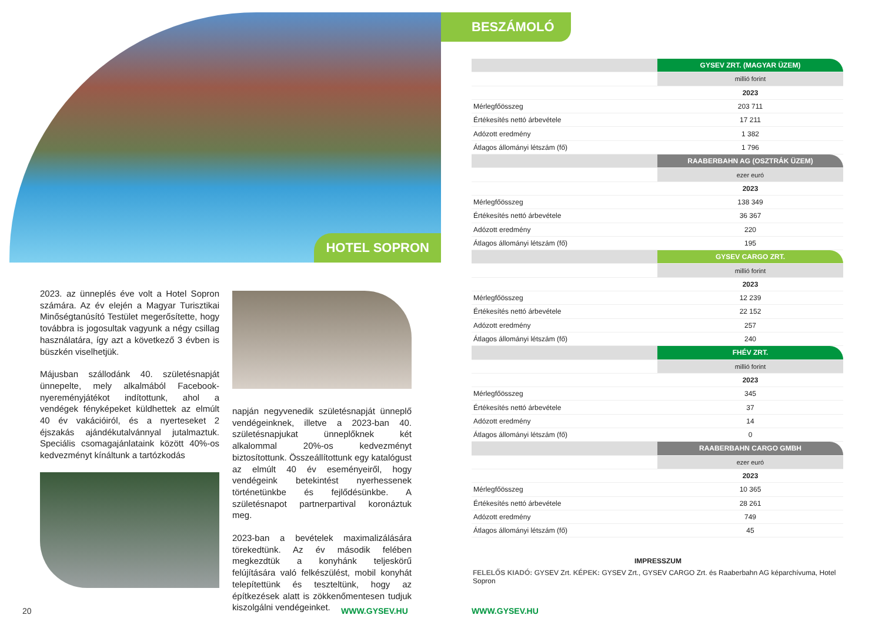HOTEL SOPRON
2023. az ünneplés éve volt a Hotel Sopron számára. Az év elején a Magyar Turisztikai Minőségtanúsító Testület megerősítette, hogy továbbra is jogosultak vagyunk a négy csillag használatára, így azt a következő 3 évben is büszkén viselhetjük.
Májusban szállodánk 40. születésnapját ünnepelte, mely alkalmából Facebook-nyereményjátékot indítottunk, ahol a vendégek fényképeket küldhettek az elmúlt 40 év vakációiról, és a nyerteseket 2 éjszakás ajándékutalvánnyal jutalmaztuk. Speciális csomagajánlataink között 40%-os kedvezményt kínáltunk a tartózkodás
napján negyvenedik születésnapját ünneplő vendégeinknek, illetve a 2023-ban 40. születésnapjukat ünneplőknek két alkalommal 20%-os kedvezményt biztosítottunk. Összeállítottunk egy katalógust az elmúlt 40 év eseményeiről, hogy vendégeink betekintést nyerhessenek történetünkbe és fejlődésünkbe. A születésnapot partnerpartival koronáztuk meg.
2023-ban a bevételek maximalizálására törekedtünk. Az év második felében megkezdtük a konyhánk teljeskörű felújítására való felkészülést, mobil konyhát telepítettünk és teszteltünk, hogy az építkezések alatt is zökkenőmentesen tudjuk kiszolgálni vendégeinket.
20 WWW.GYSEV.HU
BESZÁMOLÓ
| | GYSEV ZRT. (MAGYAR ÜZEM) |
| | millió forint |
| | 2023 |
| Mérlegfőösszeg | 203 711 |
| Értékesítés nettó árbevétele | 17 211 |
| Adózott eredmény | 1 382 |
| Átlagos állományi létszám (fő) | 1 796 |
| | RAABERBAHN AG (OSZTRÁK ÜZEM) |
| | ezer euró |
| | 2023 |
| Mérlegfőösszeg | 138 349 |
| Értékesítés nettó árbevétele | 36 367 |
| Adózott eredmény | 220 |
| Átlagos állományi létszám (fő) | 195 |
| | GYSEV CARGO ZRT. |
| | millió forint |
| | 2023 |
| Mérlegfőösszeg | 12 239 |
| Értékesítés nettó árbevétele | 22 152 |
| Adózott eredmény | 257 |
| Átlagos állományi létszám (fő) | 240 |
| | FHÉV ZRT. |
| | millió forint |
| | 2023 |
| Mérlegfőösszeg | 345 |
| Értékesítés nettó árbevétele | 37 |
| Adózott eredmény | 14 |
| Átlagos állományi létszám (fő) | 0 |
| | RAABERBAHN CARGO GMBH |
| | ezer euró |
| | 2023 |
| Mérlegfőösszeg | 10 365 |
| Értékesítés nettó árbevétele | 28 261 |
| Adózott eredmény | 749 |
| Átlagos állományi létszám (fő) | 45 |
IMPRESSZUM
FELELŐS KIADÓ: GYSEV Zrt. KÉPEK: GYSEV Zrt., GYSEV CARGO Zrt. és Raaberbahn AG képarchívuma, Hotel Sopron
WWW.GYSEV.HU